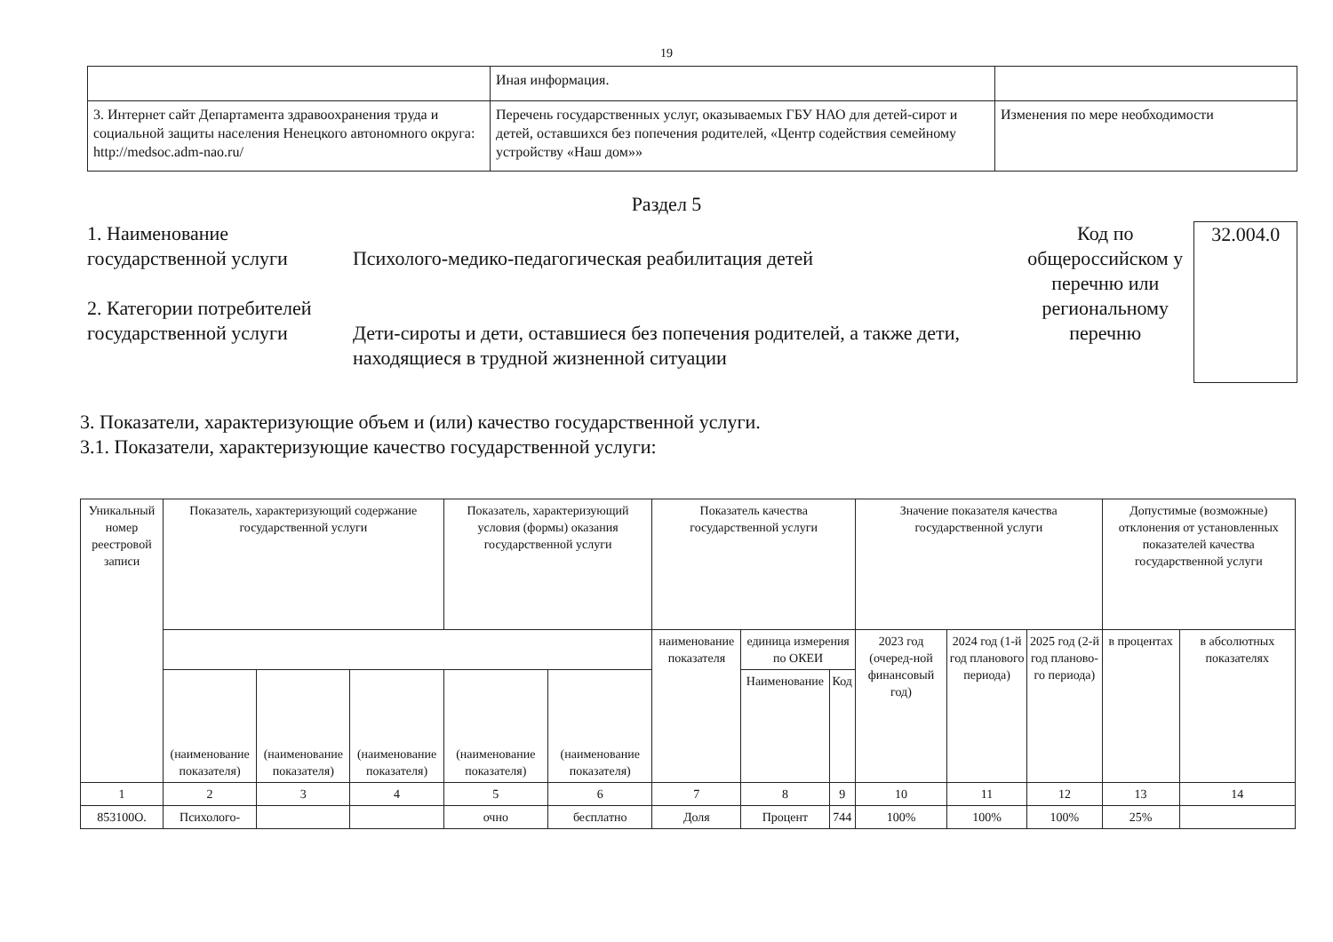19
| | Иная информация. | |
| 3. Интернет сайт Департамента здравоохранения труда и социальной защиты населения Ненецкого автономного округа: http://medsoc.adm-nao.ru/ | Перечень государственных услуг, оказываемых ГБУ НАО для детей-сирот и детей, оставшихся без попечения родителей, «Центр содействия семейному устройству «Наш дом»» | Изменения по мере необходимости |
Раздел 5
1. Наименование государственной услуги
2. Категории потребителей государственной услуги
Психолого-медико-педагогическая реабилитация детей
Дети-сироты и дети, оставшиеся без попечения родителей, а также дети, находящиеся в трудной жизненной ситуации
Код по общероссийском у перечню или региональному перечню
32.004.0
3. Показатели, характеризующие объем и (или) качество государственной услуги.
3.1. Показатели, характеризующие качество государственной услуги:
| Уникальный номер реестровой записи | Показатель, характеризующий содержание государственной услуги | | | Показатель, характеризующий условия (формы) оказания государственной услуги | | Показатель качества государственной услуги | | | Значение показателя качества государственной услуги | | | Допустимые (возможные) отклонения от установленных показателей качества государственной услуги | |
| --- | --- | --- | --- | --- | --- | --- | --- | --- | --- | --- | --- | --- | --- |
| | | | | | | наименование показателя | единица измерения по ОКЕИ | | 2023 год (очеред-ной финансовый год) | 2024 год (1-й год планового периода) | 2025 год (2-й год планово-го периода) | в процентах | в абсолютных показателях |
| | (наименование показателя) | (наименование показателя) | (наименование показателя) | (наименование показателя) | (наименование показателя) | | Наименование | Код | | | | | |
| 1 | 2 | 3 | 4 | 5 | 6 | 7 | 8 | 9 | 10 | 11 | 12 | 13 | 14 |
| 853100О. | Психолого- | | | очно | бесплатно | Доля | Процент | 744 | 100% | 100% | 100% | 25% | |